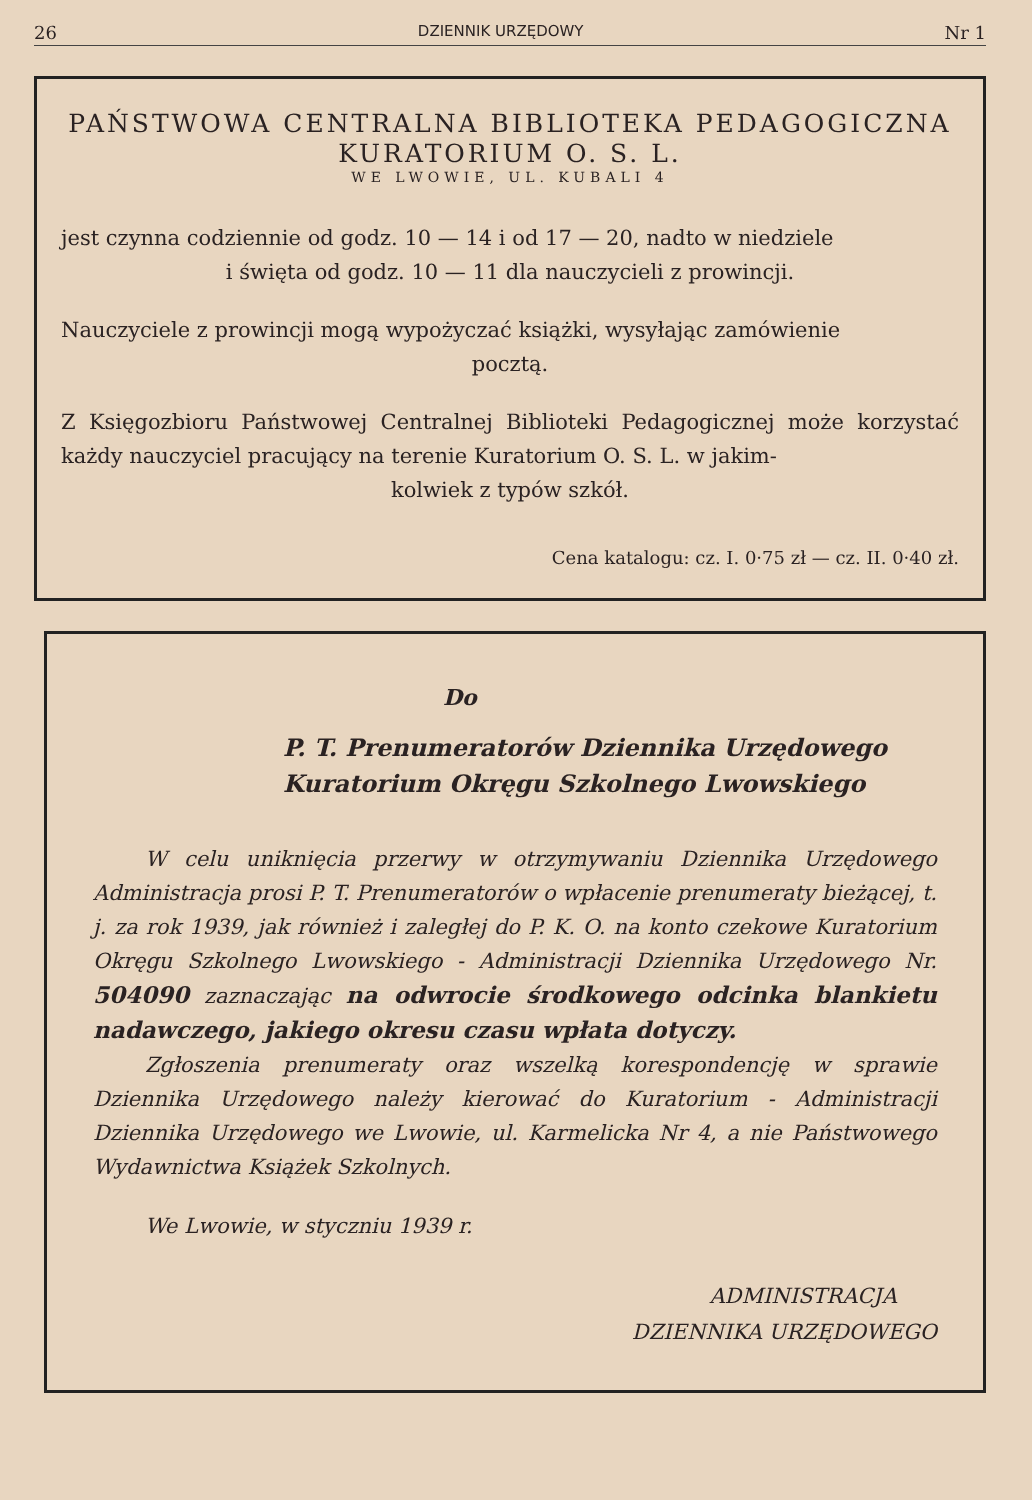26 DZIENNIK URZĘDOWY Nr 1
PAŃSTWOWA CENTRALNA BIBLIOTEKA PEDAGOGICZNA
KURATORIUM O. S. L.
WE LWOWIE, UL. KUBALI 4
jest czynna codziennie od godz. 10 — 14 i od 17 — 20, nadto w niedziele
i święta od godz. 10 — 11 dla nauczycieli z prowincji.
Nauczyciele z prowincji mogą wypożyczać książki, wysyłając zamówienie
pocztą.
Z Księgozbioru Państwowej Centralnej Biblioteki Pedagogicznej może korzystać każdy nauczyciel pracujący na terenie Kuratorium O. S. L. w jakim-
kolwiek z typów szkół.
Cena katalogu: cz. I. 0·75 zł — cz. II. 0·40 zł.
Do
P. T. Prenumeratorów Dziennika Urzędowego
Kuratorium Okręgu Szkolnego Lwowskiego
W celu uniknięcia przerwy w otrzymywaniu Dziennika Urzędowego Administracja prosi P. T. Prenumeratorów o wpłacenie prenumeraty bieżącej, t. j. za rok 1939, jak również i zaległej do P. K. O. na konto czekowe Kuratorium Okręgu Szkolnego Lwowskiego - Administracji Dziennika Urzędowego Nr. 504090 zaznaczając na odwrocie środkowego odcinka blankietu nadawczego, jakiego okresu czasu wpłata dotyczy.
Zgłoszenia prenumeraty oraz wszelką korespondencję w sprawie Dziennika Urzędowego należy kierować do Kuratorium - Administracji Dziennika Urzędowego we Lwowie, ul. Karmelicka Nr 4, a nie Państwowego Wydawnictwa Książek Szkolnych.
We Lwowie, w styczniu 1939 r.
ADMINISTRACJA
DZIENNIKA URZĘDOWEGO